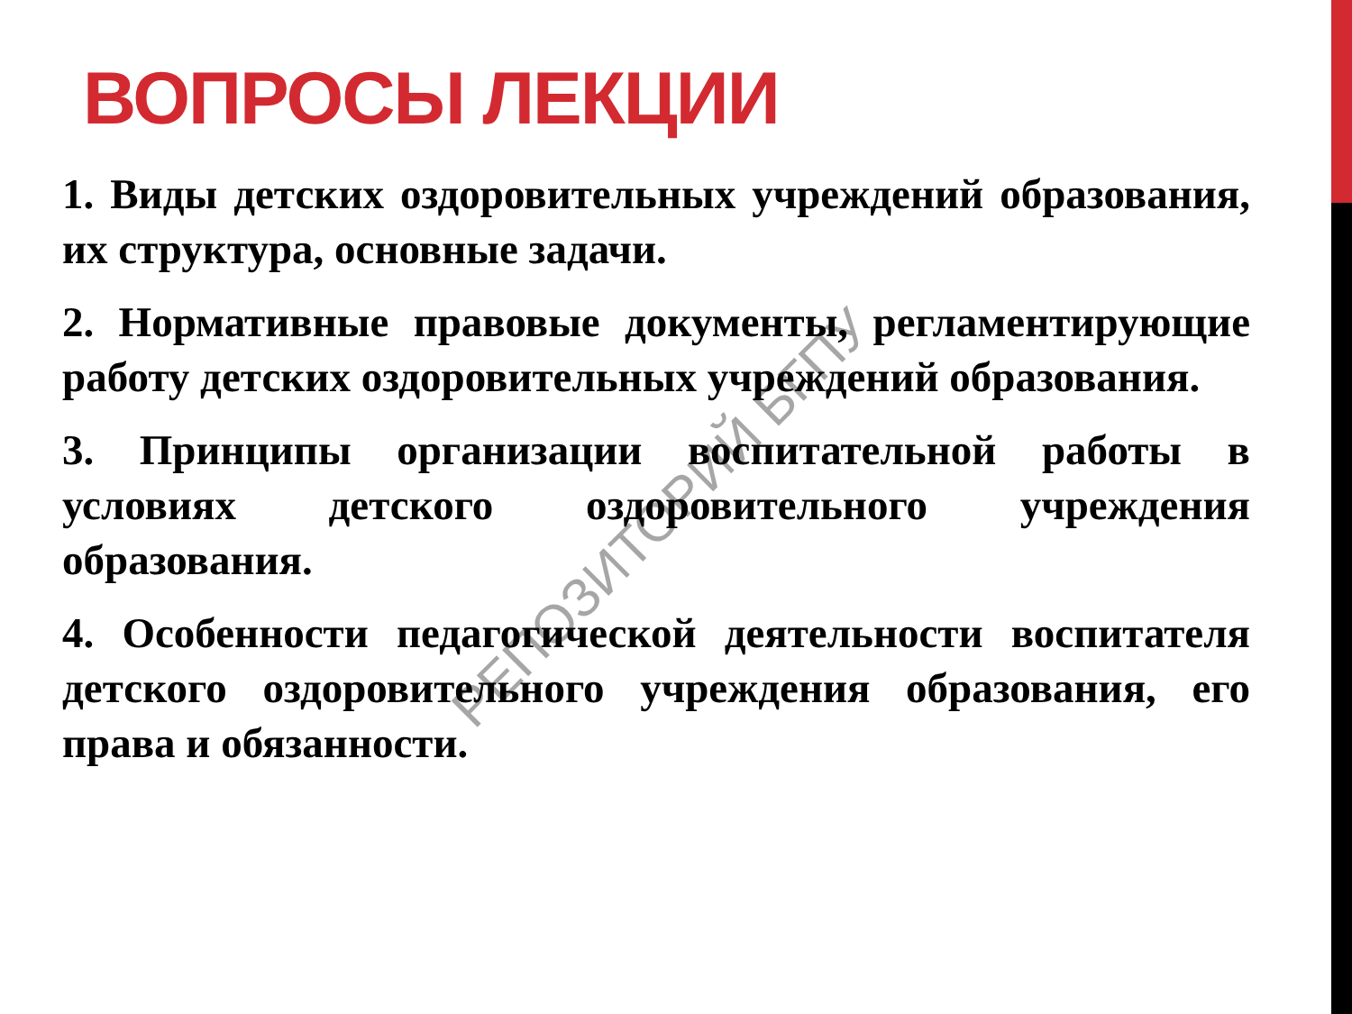ВОПРОСЫ ЛЕКЦИИ
1. Виды детских оздоровительных учреждений образования, их структура, основные задачи.
2. Нормативные правовые документы, регламентирующие работу детских оздоровительных учреждений образования.
3. Принципы организации воспитательной работы в условиях детского оздоровительного учреждения образования.
4. Особенности педагогической деятельности воспитателя детского оздоровительного учреждения образования, его права и обязанности.
РЕПОЗИТОРИЙ БГПУ